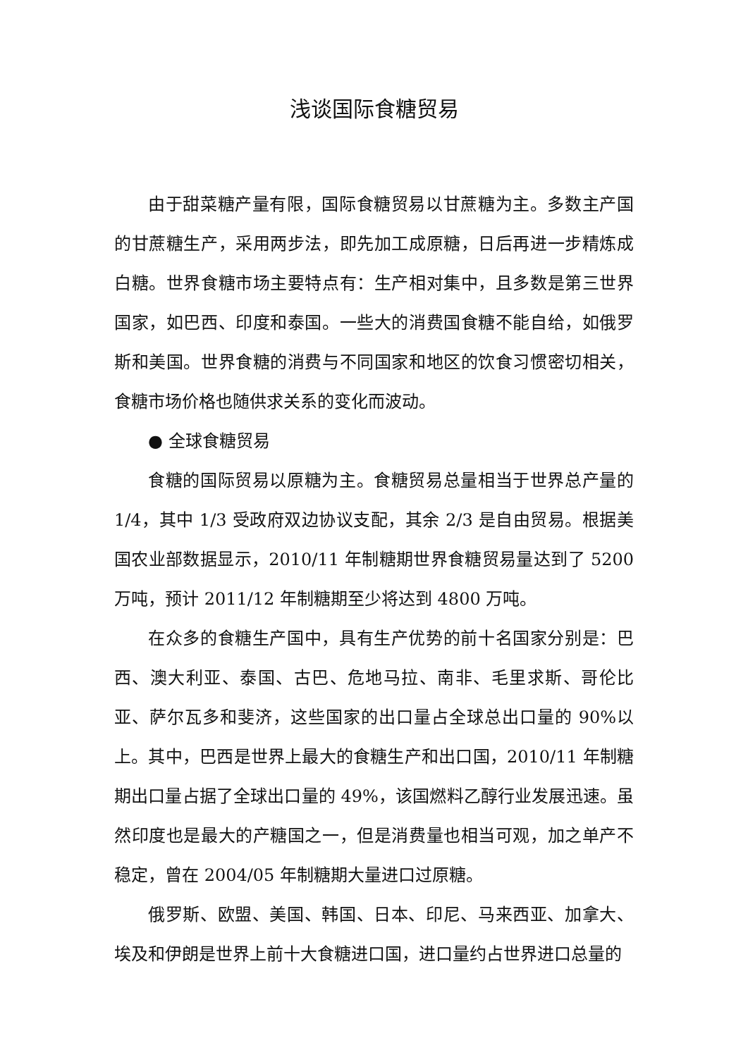浅谈国际食糖贸易
由于甜菜糖产量有限，国际食糖贸易以甘蔗糖为主。多数主产国的甘蔗糖生产，采用两步法，即先加工成原糖，日后再进一步精炼成白糖。世界食糖市场主要特点有：生产相对集中，且多数是第三世界国家，如巴西、印度和泰国。一些大的消费国食糖不能自给，如俄罗斯和美国。世界食糖的消费与不同国家和地区的饮食习惯密切相关，食糖市场价格也随供求关系的变化而波动。
● 全球食糖贸易
食糖的国际贸易以原糖为主。食糖贸易总量相当于世界总产量的1/4，其中 1/3 受政府双边协议支配，其余 2/3 是自由贸易。根据美国农业部数据显示，2010/11 年制糖期世界食糖贸易量达到了 5200万吨，预计 2011/12 年制糖期至少将达到 4800 万吨。
在众多的食糖生产国中，具有生产优势的前十名国家分别是：巴西、澳大利亚、泰国、古巴、危地马拉、南非、毛里求斯、哥伦比亚、萨尔瓦多和斐济，这些国家的出口量占全球总出口量的 90%以上。其中，巴西是世界上最大的食糖生产和出口国，2010/11 年制糖期出口量占据了全球出口量的 49%，该国燃料乙醇行业发展迅速。虽然印度也是最大的产糖国之一，但是消费量也相当可观，加之单产不稳定，曾在 2004/05 年制糖期大量进口过原糖。
俄罗斯、欧盟、美国、韩国、日本、印尼、马来西亚、加拿大、埃及和伊朗是世界上前十大食糖进口国，进口量约占世界进口总量的